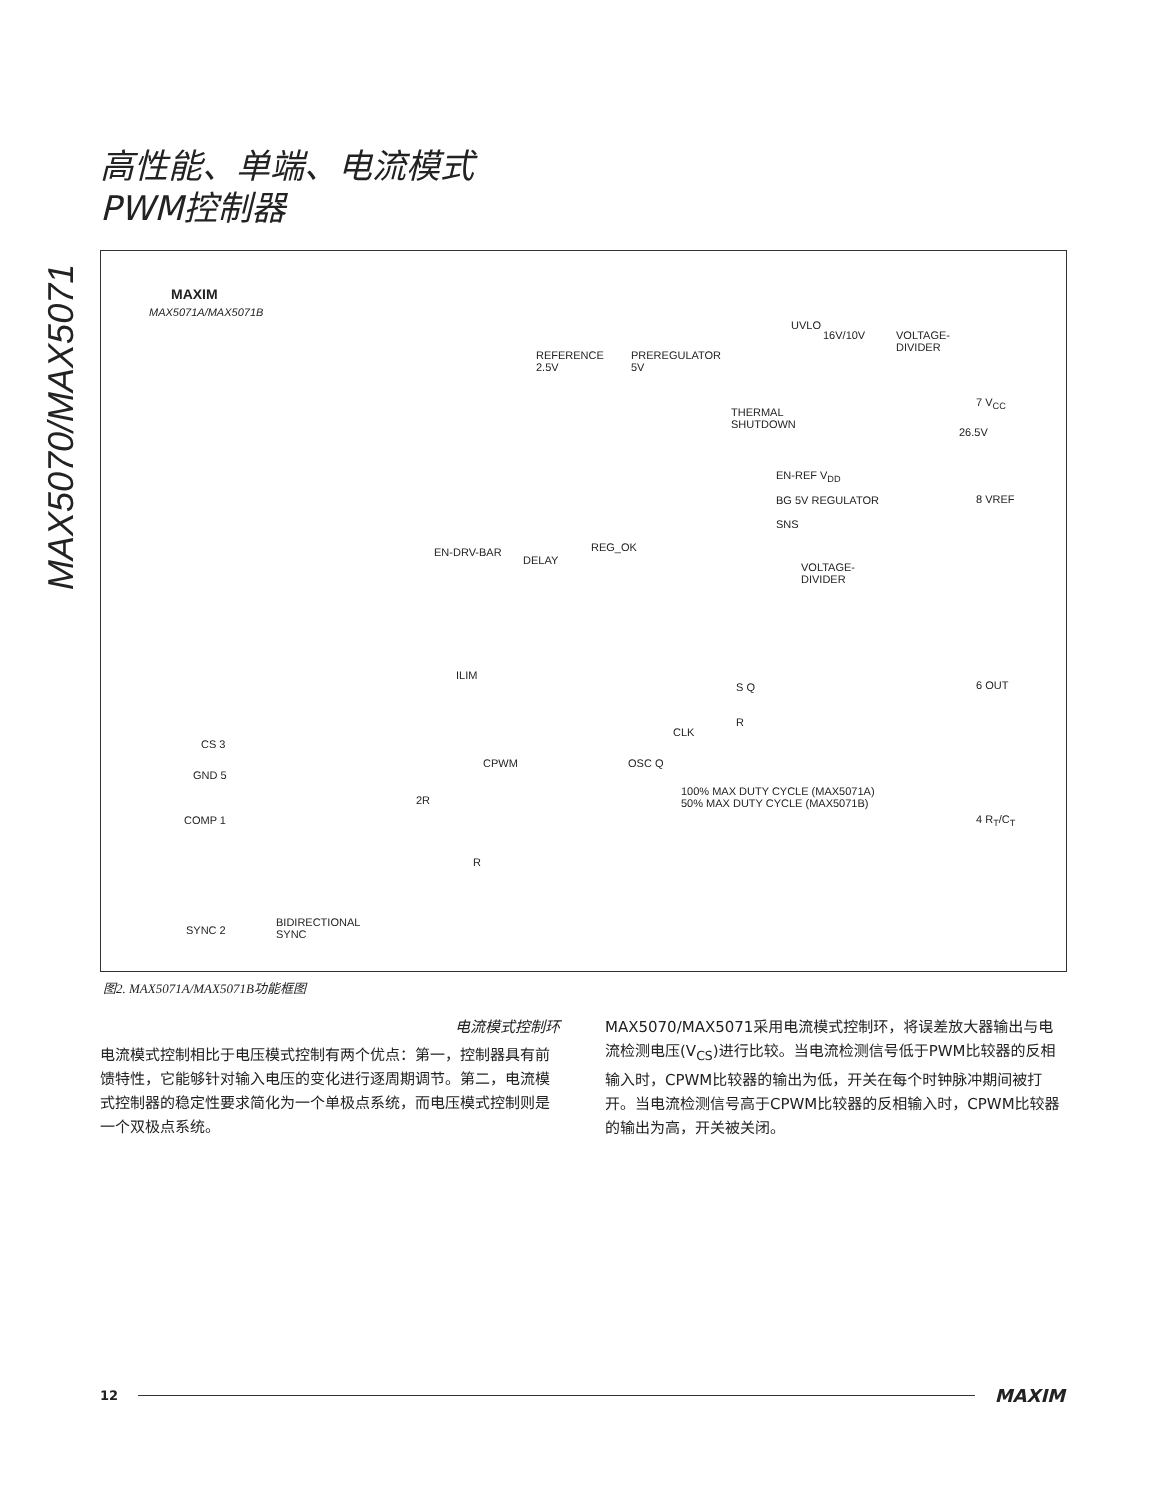高性能、单端、电流模式
PWM控制器
MAX5070/MAX5071
MAXIM
MAX5071A/MAX5071B
REFERENCE
2.5V
PREREGULATOR
5V
UVLO
16V/10V VOLTAGE-
DIVIDER
THERMAL
SHUTDOWN
7 V<sub>CC</sub>
26.5V
EN-REF V<sub>DD</sub>
BG 5V REGULATOR
SNS
8 VREF
EN-DRV-BAR
DELAY
REG_OK
VOLTAGE-
DIVIDER
ILIM
S Q
R
CLK
6 OUT
CS 3
GND 5
CPWM OSC Q
100% MAX DUTY CYCLE (MAX5071A)
50% MAX DUTY CYCLE (MAX5071B)
COMP 1
2R
R
4 R<sub>T</sub>/C<sub>T</sub>
SYNC 2
BIDIRECTIONAL
SYNC
图2. MAX5071A/MAX5071B功能框图
电流模式控制环
电流模式控制相比于电压模式控制有两个优点：第一，控制器具有前馈特性，它能够针对输入电压的变化进行逐周期调节。第二，电流模式控制器的稳定性要求简化为一个单极点系统，而电压模式控制则是一个双极点系统。
MAX5070/MAX5071采用电流模式控制环，将误差放大器输出与电流检测电压(V<sub>CS</sub>)进行比较。当电流检测信号低于PWM比较器的反相输入时，CPWM比较器的输出为低，开关在每个时钟脉冲期间被打开。当电流检测信号高于CPWM比较器的反相输入时，CPWM比较器的输出为高，开关被关闭。
12 MAXIM